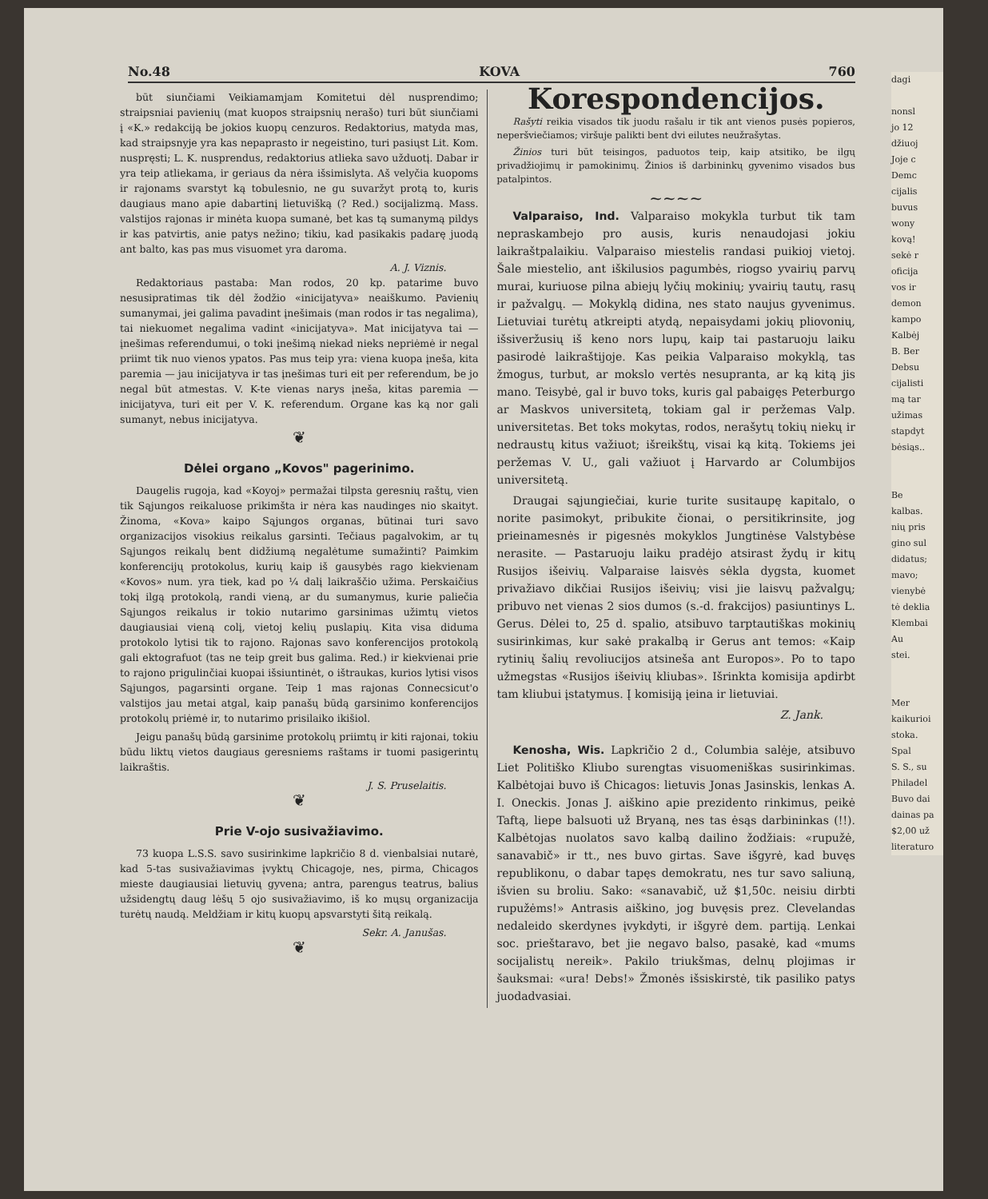No.48 KOVA 760
būt siunčiami Veikiamamjam Komitetui dėl nusprendimo; straipsniai pavienių (mat kuopos straipsnių nerašo) turi būt siunčiami į «K.» redakciją be jokios kuopų cenzuros. Redaktorius, matyda mas, kad straipsnyje yra kas nepaprasto ir negeistino, turi pasiųst Lit. Kom. nuspręsti; L. K. nusprendus, redaktorius atlieka savo užduotį. Dabar ir yra teip atliekama, ir geriaus da nėra išsimislyta. Aš velyčia kuopoms ir rajonams svarstyt ką tobulesnio, ne gu suvaržyt protą to, kuris daugiaus mano apie dabartinį lietuvišką (? Red.) socijalizmą. Mass. valstijos rajonas ir minėta kuopa sumanė, bet kas tą sumanymą pildys ir kas patvirtis, anie patys nežino; tikiu, kad pasikakis padarę juodą ant balto, kas pas mus visuomet yra daroma.
A. J. Viznis.
Redaktoriaus pastaba: Man rodos, 20 kp. patarime buvo nesusipratimas tik dėl žodžio «inicijatyva» neaiškumo. Pavienių sumanymai, jei galima pavadint įnešimais (man rodos ir tas negalima), tai niekuomet negalima vadint «inicijatyva». Mat inicijatyva tai — įnešimas referendumui, o toki įnešimą niekad nieks nepriėmė ir negal priimt tik nuo vienos ypatos. Pas mus teip yra: viena kuopa įneša, kita paremia — jau inicijatyva ir tas įnešimas turi eit per referendum, be jo negal būt atmestas. V. K-te vienas narys įneša, kitas paremia — inicijatyva, turi eit per V. K. referendum. Organe kas ką nor gali sumanyt, nebus inicijatyva.
❦
Dėlei organo „Kovos" pagerinimo.
Daugelis rugoja, kad «Koyoj» permažai tilpsta geresnių raštų, vien tik Sąjungos reikaluose prikimšta ir nėra kas naudinges nio skaityt. Žinoma, «Kova» kaipo Sąjungos organas, būtinai turi savo organizacijos visokius reikalus garsinti. Tečiaus pagalvokim, ar tų Sąjungos reikalų bent didžiumą negalėtume sumažinti? Paimkim konferencijų protokolus, kurių kaip iš gausybės rago kiekvienam «Kovos» num. yra tiek, kad po ¼ dalį laikraščio užima. Perskaičius tokį ilgą protokolą, randi vieną, ar du sumanymus, kurie paliečia Sąjungos reikalus ir tokio nutarimo garsinimas užimtų vietos daugiausiai vieną colį, vietoj kelių puslapių. Kita visa diduma protokolo lytisi tik to rajono. Rajonas savo konferencijos protokolą gali ektografuot (tas ne teip greit bus galima. Red.) ir kiekvienai prie to rajono prigulinčiai kuopai išsiuntinėt, o ištraukas, kurios lytisi visos Sąjungos, pagarsinti organe. Teip 1 mas rajonas Connecsicut'o valstijos jau metai atgal, kaip panašų būdą garsinimo konferencijos protokolų priėmė ir, to nutarimo prisilaiko ikišiol.
Jeigu panašų būdą garsinime protokolų priimtų ir kiti rajonai, tokiu būdu liktų vietos daugiaus geresniems raštams ir tuomi pasigerintų laikraštis.
J. S. Pruselaitis.
❦
Prie V-ojo susivažiavimo.
73 kuopa L.S.S. savo susirinkime lapkričio 8 d. vienbalsiai nutarė, kad 5-tas susivažiavimas įvyktų Chicagoje, nes, pirma, Chicagos mieste daugiausiai lietuvių gyvena; antra, parengus teatrus, balius užsidengtų daug lėšų 5 ojo susivažiavimo, iš ko mųsų organizacija turėtų naudą. Meldžiam ir kitų kuopų apsvarstyti šitą reikalą.
Sekr. A. Janušas.
❦
Korespondencijos.
Rašyti reikia visados tik juodu rašalu ir tik ant vienos pusės popieros, neperšviečiamos; viršuje palikti bent dvi eilutes neužrašytas.
Žinios turi būt teisingos, paduotos teip, kaip atsitiko, be ilgų privadžiojimų ir pamokinimų. Žinios iš darbininkų gyvenimo visados bus patalpintos.
~~~~
Valparaiso, Ind. Valparaiso mokykla turbut tik tam nepraskambejo pro ausis, kuris nenaudojasi jokiu laikraštpalaikiu. Valparaiso miestelis randasi puikioj vietoj. Šale miestelio, ant iškilusios pagumbės, riogso yvairių parvų murai, kuriuose pilna abiejų lyčių mokinių; yvairių tautų, rasų ir pažvalgų. — Mokyklą didina, nes stato naujus gyvenimus. Lietuviai turėtų atkreipti atydą, nepaisydami jokių pliovonių, išsiveržusių iš keno nors lupų, kaip tai pastaruoju laiku pasirodė laikraštijoje. Kas peikia Valparaiso mokyklą, tas žmogus, turbut, ar mokslo vertės nesupranta, ar ką kitą jis mano. Teisybė, gal ir buvo toks, kuris gal pabaigęs Peterburgo ar Maskvos universitetą, tokiam gal ir peržemas Valp. universitetas. Bet toks mokytas, rodos, nerašytų tokių niekų ir nedraustų kitus važiuot; išreikštų, visai ką kitą. Tokiems jei peržemas V. U., gali važiuot į Harvardo ar Columbijos universitetą.
Draugai sąjungiečiai, kurie turite susitaupę kapitalo, o norite pasimokyt, pribukite čionai, o persitikrinsite, jog prieinamesnės ir pigesnės mokyklos Jungtinėse Valstybėse nerasite. — Pastaruoju laiku pradėjo atsirast žydų ir kitų Rusijos išeivių. Valparaise laisvės sėkla dygsta, kuomet privažiavo dikčiai Rusijos išeivių; visi jie laisvų pažvalgų; pribuvo net vienas 2 sios dumos (s.-d. frakcijos) pasiuntinys L. Gerus. Dėlei to, 25 d. spalio, atsibuvo tarptautiškas mokinių susirinkimas, kur sakė prakalbą ir Gerus ant temos: «Kaip rytinių šalių revoliucijos atsineša ant Europos». Po to tapo užmegstas «Rusijos išeivių kliubas». Išrinkta komisija apdirbt tam kliubui įstatymus. Į komisiją įeina ir lietuviai.
Z. Jank.
Kenosha, Wis. Lapkričio 2 d., Columbia salėje, atsibuvo Liet Politiško Kliubo surengtas visuomeniškas susirinkimas. Kalbėtojai buvo iš Chicagos: lietuvis Jonas Jasinskis, lenkas A. I. Oneckis. Jonas J. aiškino apie prezidento rinkimus, peikė Taftą, liepe balsuoti už Bryaną, nes tas ėsąs darbininkas (!!). Kalbėtojas nuolatos savo kalbą dailino žodžiais: «rupužė, sanavabič» ir tt., nes buvo girtas. Save išgyrė, kad buvęs republikonu, o dabar tapęs demokratu, nes tur savo saliuną, išvien su broliu. Sako: «sanavabič, už $1,50c. neisiu dirbti rupužėms!» Antrasis aiškino, jog buvęsis prez. Clevelandas nedaleido skerdynes įvykdyti, ir išgyrė dem. partiją. Lenkai soc. prieštaravo, bet jie negavo balso, pasakė, kad «mums socijalistų nereik». Pakilo triukšmas, delnų plojimas ir šauksmai: «ura! Debs!» Žmonės išsiskirstė, tik pasiliko patys juodadvasiai.
dagi
nonsl
jo 12
džiuoj
Joje c
Demc
cijalis
buvus
wony
kovą!
sekė r
oficija
vos ir
demon
kampo
Kalbėj
B. Ber
Debsu
cijalisti
mą tar
užimas
stapdyt
bėsiąs..
Be
kalbas.
nių pris
gino sul
didatus;
mavo;
vienybė
tė deklia
Klembai
Au
stei.
Mer
kaikurioi
stoka.
Spal
S. S., su
Philadel
Buvo dai
dainas pa
$2,00 už
literaturo